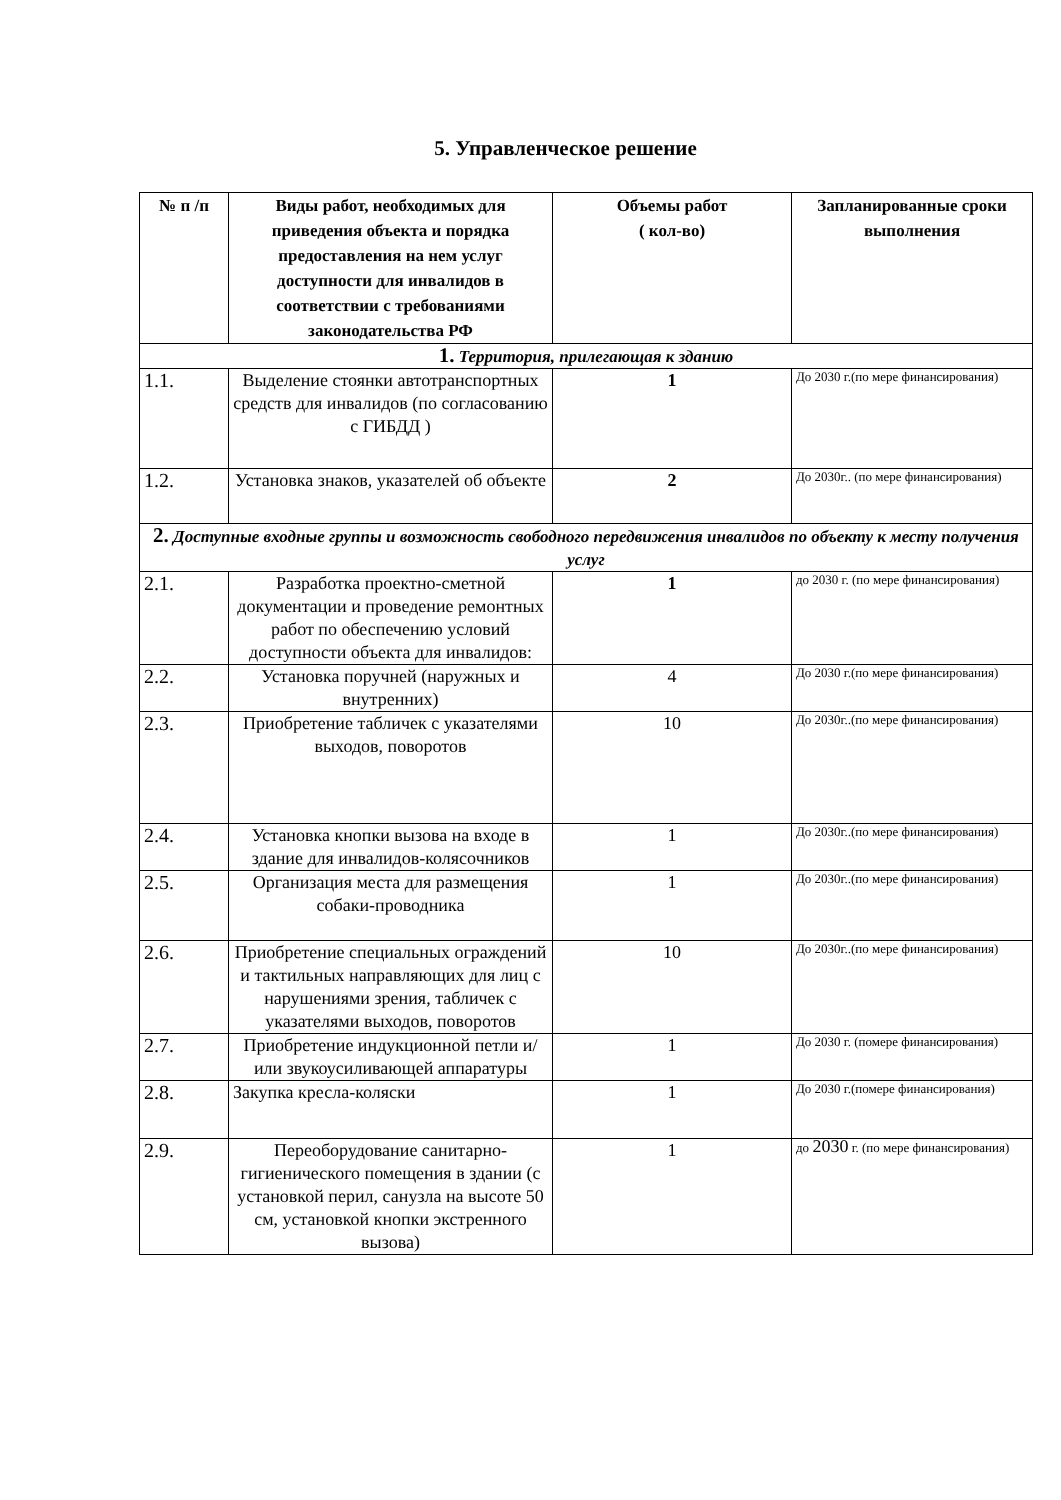5. Управленческое решение
| № п /п | Виды работ, необходимых для приведения объекта и порядка предоставления на нем услуг доступности для инвалидов в соответствии с требованиями законодательства РФ | Объемы работ ( кол-во) | Запланированные сроки выполнения |
| --- | --- | --- | --- |
| 1. Территория, прилегающая к зданию | | | |
| 1.1. | Выделение стоянки автотранспортных средств для инвалидов (по согласованию с ГИБДД ) | 1 | До 2030 г.(по мере финансирования) |
| 1.2. | Установка знаков, указателей об объекте | 2 | До 2030г.. (по мере финансирования) |
| 2. Доступные входные группы и возможность свободного передвижения инвалидов по объекту к месту получения услуг | | | |
| 2.1. | Разработка проектно-сметной документации и проведение ремонтных работ по обеспечению условий доступности объекта для инвалидов: | 1 | до 2030 г. (по мере финансирования) |
| 2.2. | Установка поручней (наружных и внутренних) | 4 | До 2030 г.(по мере финансирования) |
| 2.3. | Приобретение табличек с указателями выходов, поворотов | 10 | До 2030г..(по мере финансирования) |
| 2.4. | Установка кнопки вызова на входе в здание для инвалидов-колясочников | 1 | До 2030г..(по мере финансирования) |
| 2.5. | Организация места для размещения собаки-проводника | 1 | До 2030г..(по мере финансирования) |
| 2.6. | Приобретение специальных ограждений и тактильных направляющих для лиц с нарушениями зрения, табличек с указателями выходов, поворотов | 10 | До 2030г..(по мере финансирования) |
| 2.7. | Приобретение индукционной петли и/или звукоусиливающей аппаратуры | 1 | До 2030 г. (помере финансирования) |
| 2.8. | Закупка кресла-коляски | 1 | До 2030 г.(помере финансирования) |
| 2.9. | Переоборудование санитарно-гигиенического помещения в здании (с установкой перил, санузла на высоте 50 см, установкой кнопки экстренного вызова) | 1 | до 2030 г. (по мере финансирования) |